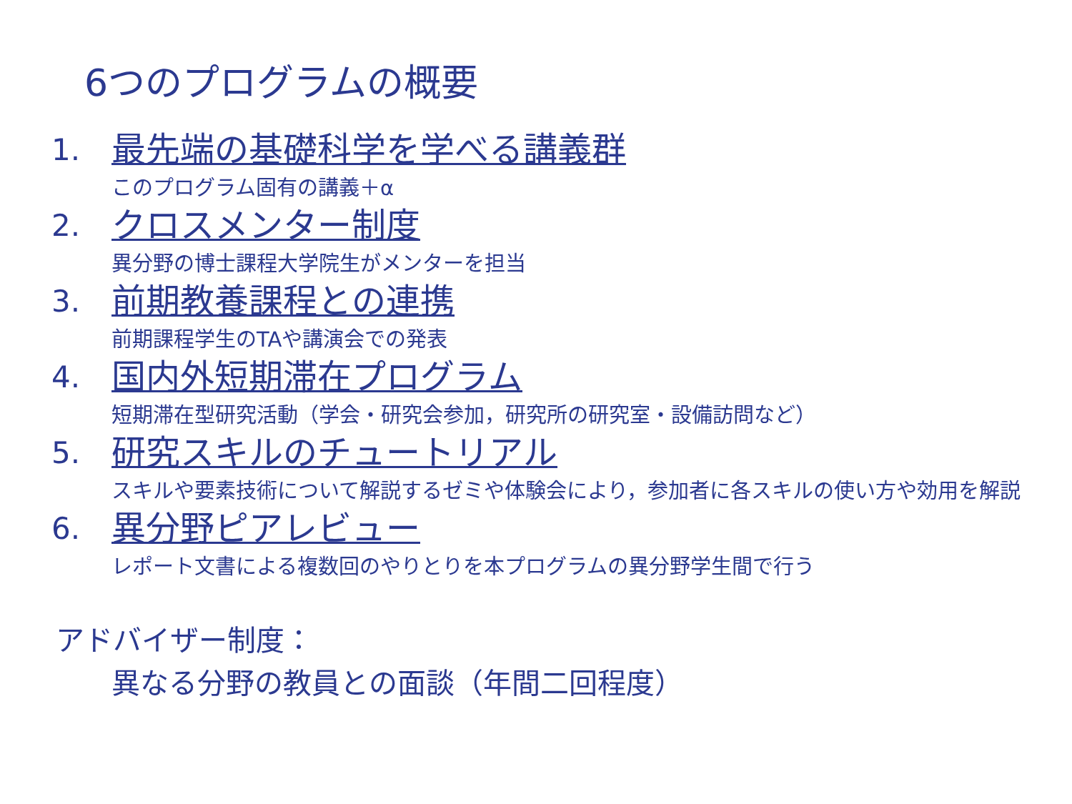6つのプログラムの概要
1. 最先端の基礎科学を学べる講義群
このプログラム固有の講義＋α
2. クロスメンター制度
異分野の博士課程大学院生がメンターを担当
3. 前期教養課程との連携
前期課程学生のTAや講演会での発表
4. 国内外短期滞在プログラム
短期滞在型研究活動（学会・研究会参加，研究所の研究室・設備訪問など）
5. 研究スキルのチュートリアル
スキルや要素技術について解説するゼミや体験会により，参加者に各スキルの使い方や効用を解説
6. 異分野ピアレビュー
レポート文書による複数回のやりとりを本プログラムの異分野学生間で行う
アドバイザー制度：
異なる分野の教員との面談（年間二回程度）